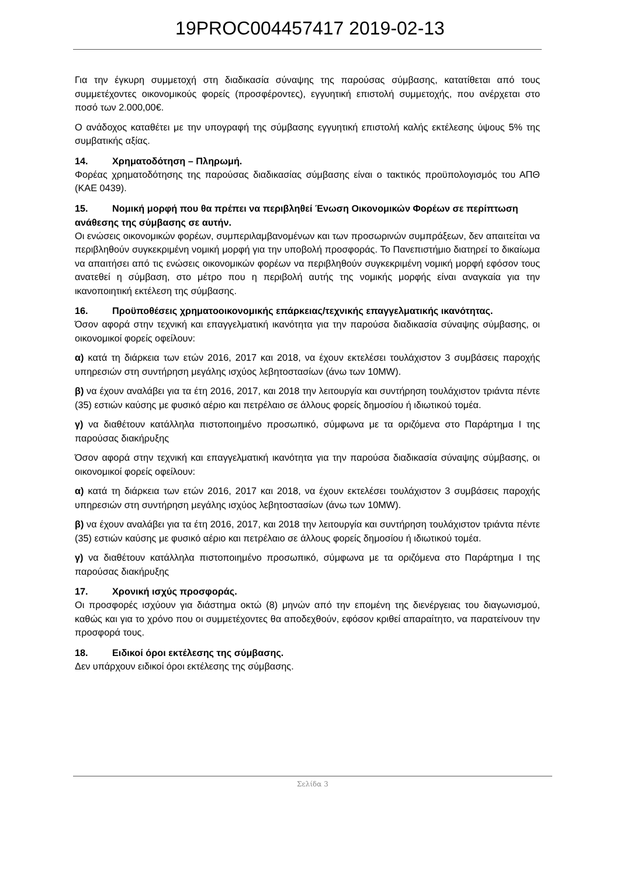19PROC004457417 2019-02-13
Για την έγκυρη συμμετοχή στη διαδικασία σύναψης της παρούσας σύμβασης, κατατίθεται από τους συμμετέχοντες οικονομικούς φορείς (προσφέροντες), εγγυητική επιστολή συμμετοχής, που ανέρχεται στο ποσό των 2.000,00€.
Ο ανάδοχος καταθέτει με την υπογραφή της σύμβασης εγγυητική επιστολή καλής εκτέλεσης ύψους 5% της συμβατικής αξίας.
14. Χρηματοδότηση – Πληρωμή.
Φορέας χρηματοδότησης της παρούσας διαδικασίας σύμβασης είναι ο τακτικός προϋπολογισμός του ΑΠΘ (ΚΑΕ 0439).
15. Νομική μορφή που θα πρέπει να περιβληθεί Ένωση Οικονομικών Φορέων σε περίπτωση ανάθεσης της σύμβασης σε αυτήν.
Οι ενώσεις οικονομικών φορέων, συμπεριλαμβανομένων και των προσωρινών συμπράξεων, δεν απαιτείται να περιβληθούν συγκεκριμένη νομική μορφή για την υποβολή προσφοράς. Το Πανεπιστήμιο διατηρεί το δικαίωμα να απαιτήσει από τις ενώσεις οικονομικών φορέων να περιβληθούν συγκεκριμένη νομική μορφή εφόσον τους ανατεθεί η σύμβαση, στο μέτρο που η περιβολή αυτής της νομικής μορφής είναι αναγκαία για την ικανοποιητική εκτέλεση της σύμβασης.
16. Προϋποθέσεις χρηματοοικονομικής επάρκειας/τεχνικής επαγγελματικής ικανότητας.
Όσον αφορά στην τεχνική και επαγγελματική ικανότητα για την παρούσα διαδικασία σύναψης σύμβασης, οι οικονομικοί φορείς οφείλουν:
α) κατά τη διάρκεια των ετών 2016, 2017 και 2018, να έχουν εκτελέσει τουλάχιστον 3 συμβάσεις παροχής υπηρεσιών στη συντήρηση μεγάλης ισχύος λεβητοστασίων (άνω των 10MW).
β) να έχουν αναλάβει για τα έτη 2016, 2017, και 2018 την λειτουργία και συντήρηση τουλάχιστον τριάντα πέντε (35) εστιών καύσης με φυσικό αέριο και πετρέλαιο σε άλλους φορείς δημοσίου ή ιδιωτικού τομέα.
γ) να διαθέτουν κατάλληλα πιστοποιημένο προσωπικό, σύμφωνα με τα οριζόμενα στο Παράρτημα Ι της παρούσας διακήρυξης
Όσον αφορά στην τεχνική και επαγγελματική ικανότητα για την παρούσα διαδικασία σύναψης σύμβασης, οι οικονομικοί φορείς οφείλουν:
α) κατά τη διάρκεια των ετών 2016, 2017 και 2018, να έχουν εκτελέσει τουλάχιστον 3 συμβάσεις παροχής υπηρεσιών στη συντήρηση μεγάλης ισχύος λεβητοστασίων (άνω των 10MW).
β) να έχουν αναλάβει για τα έτη 2016, 2017, και 2018 την λειτουργία και συντήρηση τουλάχιστον τριάντα πέντε (35) εστιών καύσης με φυσικό αέριο και πετρέλαιο σε άλλους φορείς δημοσίου ή ιδιωτικού τομέα.
γ) να διαθέτουν κατάλληλα πιστοποιημένο προσωπικό, σύμφωνα με τα οριζόμενα στο Παράρτημα Ι της παρούσας διακήρυξης
17. Χρονική ισχύς προσφοράς.
Οι προσφορές ισχύουν για διάστημα οκτώ (8) μηνών από την επομένη της διενέργειας του διαγωνισμού, καθώς και για το χρόνο που οι συμμετέχοντες θα αποδεχθούν, εφόσον κριθεί απαραίτητο, να παρατείνουν την προσφορά τους.
18. Ειδικοί όροι εκτέλεσης της σύμβασης.
Δεν υπάρχουν ειδικοί όροι εκτέλεσης της σύμβασης.
Σελίδα 3